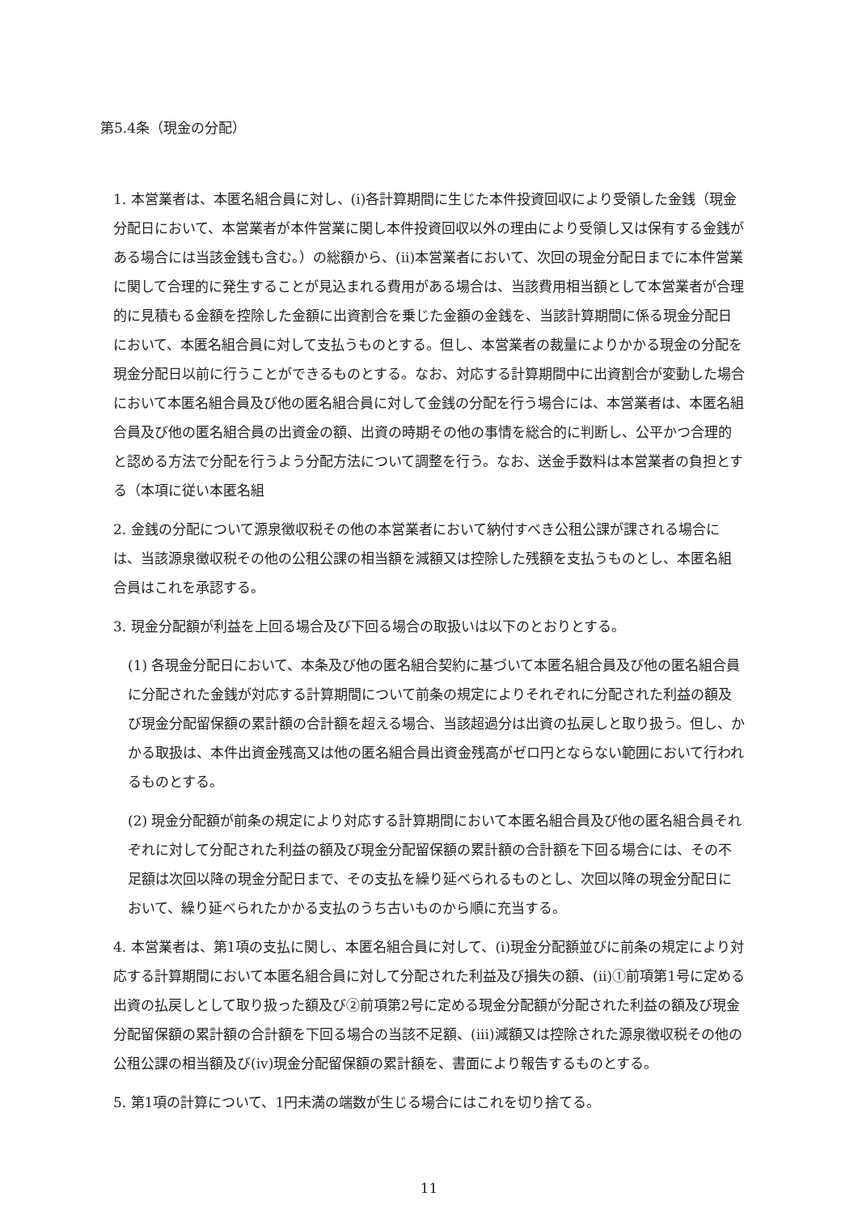第5.4条（現金の分配）
1. 本営業者は、本匿名組合員に対し、(i)各計算期間に生じた本件投資回収により受領した金銭（現金分配日において、本営業者が本件営業に関し本件投資回収以外の理由により受領し又は保有する金銭がある場合には当該金銭も含む。）の総額から、(ii)本営業者において、次回の現金分配日までに本件営業に関して合理的に発生することが見込まれる費用がある場合は、当該費用相当額として本営業者が合理的に見積もる金額を控除した金額に出資割合を乗じた金額の金銭を、当該計算期間に係る現金分配日において、本匿名組合員に対して支払うものとする。但し、本営業者の裁量によりかかる現金の分配を現金分配日以前に行うことができるものとする。なお、対応する計算期間中に出資割合が変動した場合において本匿名組合員及び他の匿名組合員に対して金銭の分配を行う場合には、本営業者は、本匿名組合員及び他の匿名組合員の出資金の額、出資の時期その他の事情を総合的に判断し、公平かつ合理的と認める方法で分配を行うよう分配方法について調整を行う。なお、送金手数料は本営業者の負担とする（本項に従い本匿名組
2. 金銭の分配について源泉徴収税その他の本営業者において納付すべき公租公課が課される場合には、当該源泉徴収税その他の公租公課の相当額を減額又は控除した残額を支払うものとし、本匿名組合員はこれを承認する。
3. 現金分配額が利益を上回る場合及び下回る場合の取扱いは以下のとおりとする。
(1) 各現金分配日において、本条及び他の匿名組合契約に基づいて本匿名組合員及び他の匿名組合員に分配された金銭が対応する計算期間について前条の規定によりそれぞれに分配された利益の額及び現金分配留保額の累計額の合計額を超える場合、当該超過分は出資の払戻しと取り扱う。但し、かかる取扱は、本件出資金残高又は他の匿名組合員出資金残高がゼロ円とならない範囲において行われるものとする。
(2) 現金分配額が前条の規定により対応する計算期間において本匿名組合員及び他の匿名組合員それぞれに対して分配された利益の額及び現金分配留保額の累計額の合計額を下回る場合には、その不足額は次回以降の現金分配日まで、その支払を繰り延べられるものとし、次回以降の現金分配日において、繰り延べられたかかる支払のうち古いものから順に充当する。
4. 本営業者は、第1項の支払に関し、本匿名組合員に対して、(i)現金分配額並びに前条の規定により対応する計算期間において本匿名組合員に対して分配された利益及び損失の額、(ii)①前項第1号に定める出資の払戻しとして取り扱った額及び②前項第2号に定める現金分配額が分配された利益の額及び現金分配留保額の累計額の合計額を下回る場合の当該不足額、(iii)減額又は控除された源泉徴収税その他の公租公課の相当額及び(iv)現金分配留保額の累計額を、書面により報告するものとする。
5. 第1項の計算について、1円未満の端数が生じる場合にはこれを切り捨てる。
11